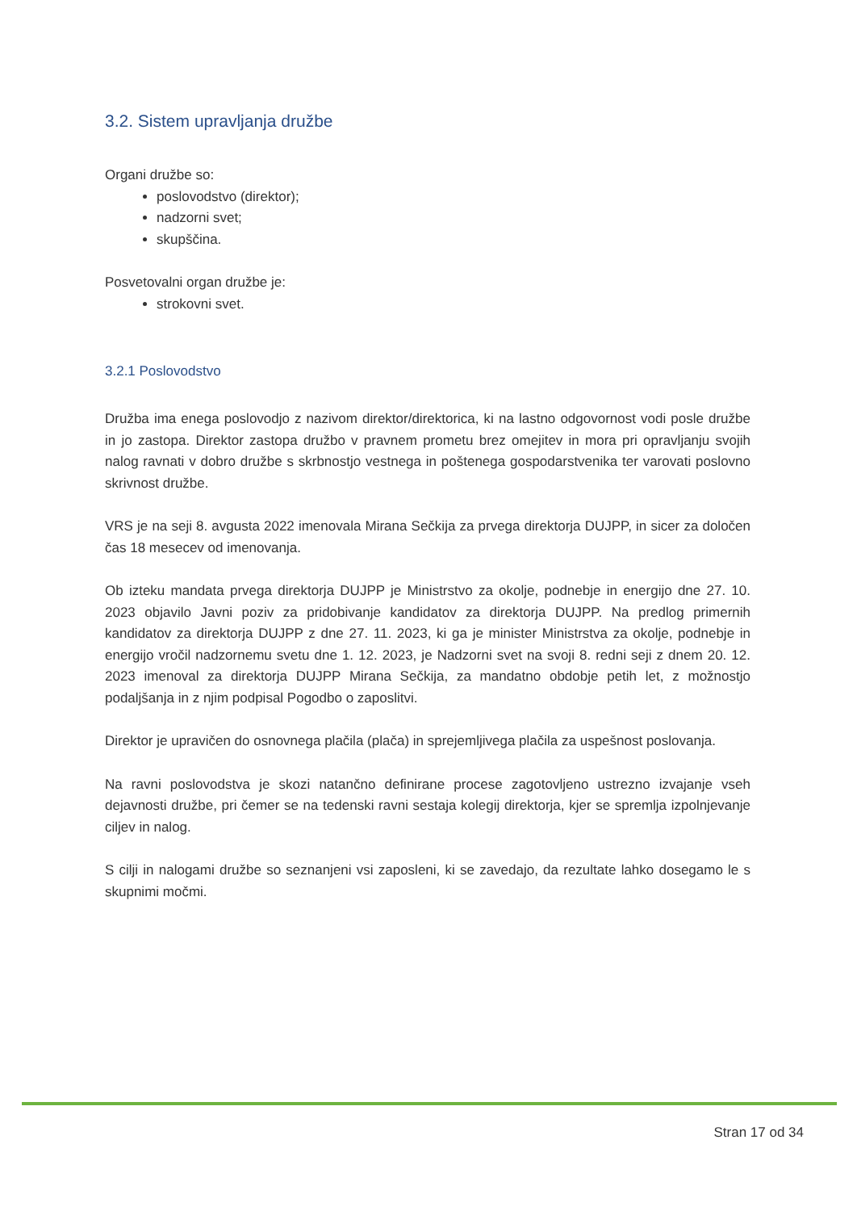3.2. Sistem upravljanja družbe
Organi družbe so:
poslovodstvo (direktor);
nadzorni svet;
skupščina.
Posvetovalni organ družbe je:
strokovni svet.
3.2.1 Poslovodstvo
Družba ima enega poslovodjo z nazivom direktor/direktorica, ki na lastno odgovornost vodi posle družbe in jo zastopa. Direktor zastopa družbo v pravnem prometu brez omejitev in mora pri opravljanju svojih nalog ravnati v dobro družbe s skrbnostjo vestnega in poštenega gospodarstvenika ter varovati poslovno skrivnost družbe.
VRS je na seji 8. avgusta 2022 imenovala Mirana Sečkija za prvega direktorja DUJPP, in sicer za določen čas 18 mesecev od imenovanja.
Ob izteku mandata prvega direktorja DUJPP je Ministrstvo za okolje, podnebje in energijo dne 27. 10. 2023 objavilo Javni poziv za pridobivanje kandidatov za direktorja DUJPP. Na predlog primernih kandidatov za direktorja DUJPP z dne 27. 11. 2023, ki ga je minister Ministrstva za okolje, podnebje in energijo vročil nadzornemu svetu dne 1. 12. 2023, je Nadzorni svet na svoji 8. redni seji z dnem 20. 12. 2023 imenoval za direktorja DUJPP Mirana Sečkija, za mandatno obdobje petih let, z možnostjo podaljšanja in z njim podpisal Pogodbo o zaposlitvi.
Direktor je upravičen do osnovnega plačila (plača) in sprejemljivega plačila za uspešnost poslovanja.
Na ravni poslovodstva je skozi natančno definirane procese zagotovljeno ustrezno izvajanje vseh dejavnosti družbe, pri čemer se na tedenski ravni sestaja kolegij direktorja, kjer se spremlja izpolnjevanje ciljev in nalog.
S cilji in nalogami družbe so seznanjeni vsi zaposleni, ki se zavedajo, da rezultate lahko dosegamo le s skupnimi močmi.
Stran 17 od 34